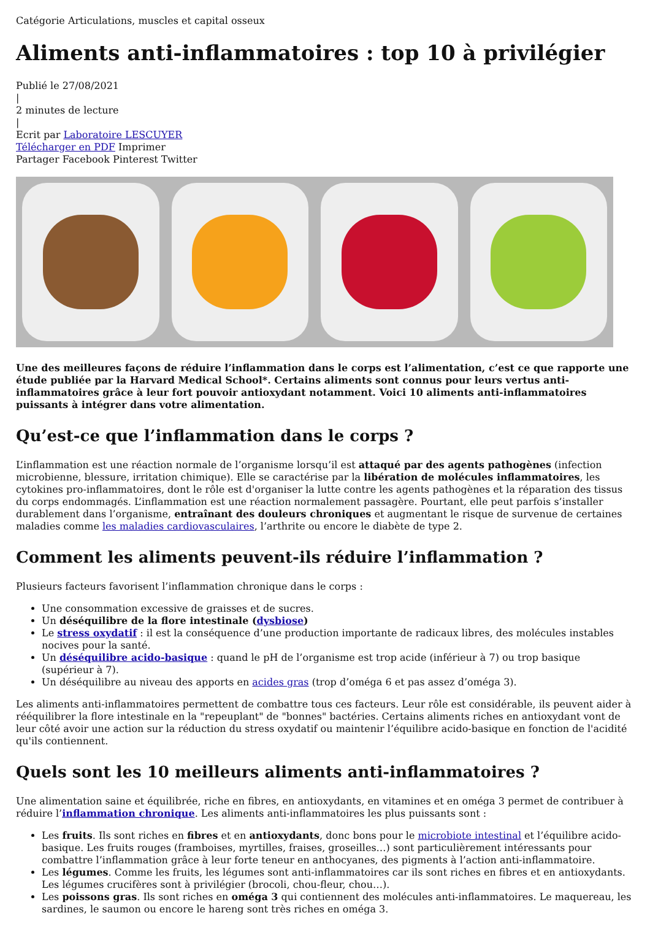Catégorie Articulations, muscles et capital osseux
Aliments anti-inflammatoires : top 10 à privilégier
Publié le 27/08/2021
|
2 minutes de lecture
|
Ecrit par Laboratoire LESCUYER
Télécharger en PDF Imprimer
Partager Facebook Pinterest Twitter
Une des meilleures façons de réduire l’inflammation dans le corps est l’alimentation, c’est ce que rapporte une étude publiée par la Harvard Medical School*. Certains aliments sont connus pour leurs vertus anti-inflammatoires grâce à leur fort pouvoir antioxydant notamment. Voici 10 aliments anti-inflammatoires puissants à intégrer dans votre alimentation.
Qu’est-ce que l’inflammation dans le corps ?
L’inflammation est une réaction normale de l’organisme lorsqu’il est attaqué par des agents pathogènes (infection microbienne, blessure, irritation chimique). Elle se caractérise par la libération de molécules inflammatoires, les cytokines pro-inflammatoires, dont le rôle est d'organiser la lutte contre les agents pathogènes et la réparation des tissus du corps endommagés. L’inflammation est une réaction normalement passagère. Pourtant, elle peut parfois s’installer durablement dans l’organisme, entraînant des douleurs chroniques et augmentant le risque de survenue de certaines maladies comme les maladies cardiovasculaires, l’arthrite ou encore le diabète de type 2.
Comment les aliments peuvent-ils réduire l’inflammation ?
Plusieurs facteurs favorisent l’inflammation chronique dans le corps :
Une consommation excessive de graisses et de sucres.
Un déséquilibre de la flore intestinale (dysbiose)
Le stress oxydatif : il est la conséquence d’une production importante de radicaux libres, des molécules instables nocives pour la santé.
Un déséquilibre acido-basique : quand le pH de l’organisme est trop acide (inférieur à 7) ou trop basique (supérieur à 7).
Un déséquilibre au niveau des apports en acides gras (trop d’oméga 6 et pas assez d’oméga 3).
Les aliments anti-inflammatoires permettent de combattre tous ces facteurs. Leur rôle est considérable, ils peuvent aider à rééquilibrer la flore intestinale en la "repeuplant" de "bonnes" bactéries. Certains aliments riches en antioxydant vont de leur côté avoir une action sur la réduction du stress oxydatif ou maintenir l’équilibre acido-basique en fonction de l'acidité qu'ils contiennent.
Quels sont les 10 meilleurs aliments anti-inflammatoires ?
Une alimentation saine et équilibrée, riche en fibres, en antioxydants, en vitamines et en oméga 3 permet de contribuer à réduire l’inflammation chronique. Les aliments anti-inflammatoires les plus puissants sont :
Les fruits. Ils sont riches en fibres et en antioxydants, donc bons pour le microbiote intestinal et l’équilibre acido-basique. Les fruits rouges (framboises, myrtilles, fraises, groseilles…) sont particulièrement intéressants pour combattre l’inflammation grâce à leur forte teneur en anthocyanes, des pigments à l’action anti-inflammatoire.
Les légumes. Comme les fruits, les légumes sont anti-inflammatoires car ils sont riches en fibres et en antioxydants. Les légumes crucifères sont à privilégier (brocoli, chou-fleur, chou…).
Les poissons gras. Ils sont riches en oméga 3 qui contiennent des molécules anti-inflammatoires. Le maquereau, les sardines, le saumon ou encore le hareng sont très riches en oméga 3.